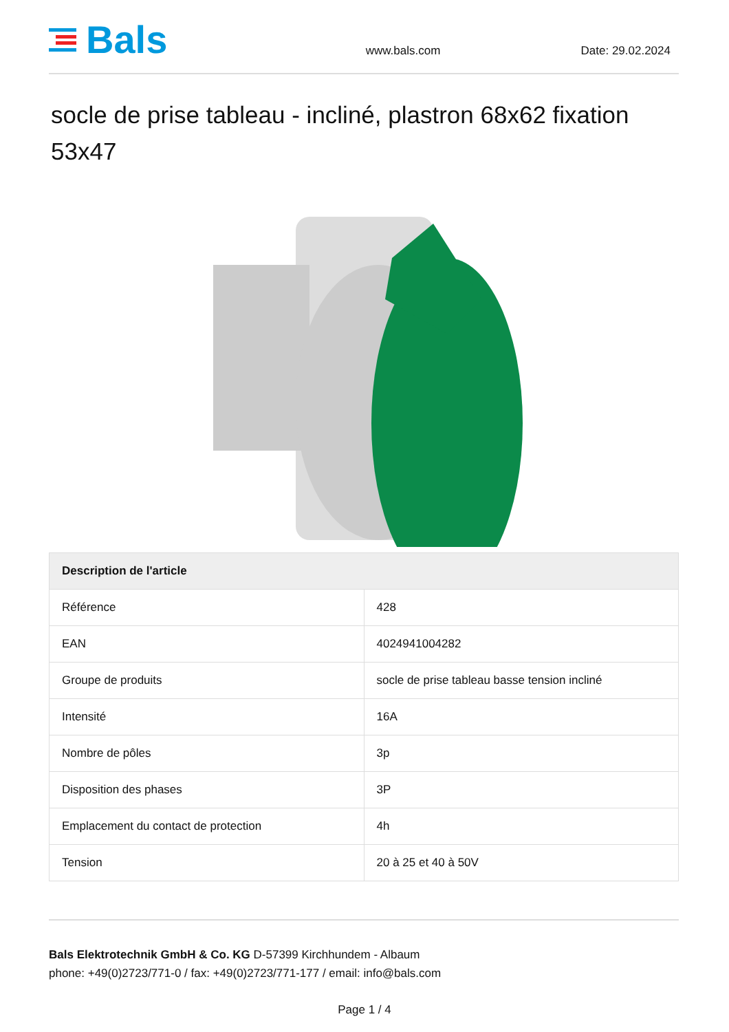Bals
www.bals.com
Date: 29.02.2024
socle de prise tableau - incliné, plastron 68x62 fixation 53x47
| Description de l'article | |
| --- | --- |
| Référence | 428 |
| EAN | 4024941004282 |
| Groupe de produits | socle de prise tableau basse tension incliné |
| Intensité | 16A |
| Nombre de pôles | 3p |
| Disposition des phases | 3P |
| Emplacement du contact de protection | 4h |
| Tension | 20 à 25 et 40 à 50V |
Bals Elektrotechnik GmbH & Co. KG D-57399 Kirchhundem - Albaum
phone: +49(0)2723/771-0 / fax: +49(0)2723/771-177 / email: info@bals.com
Page 1 / 4